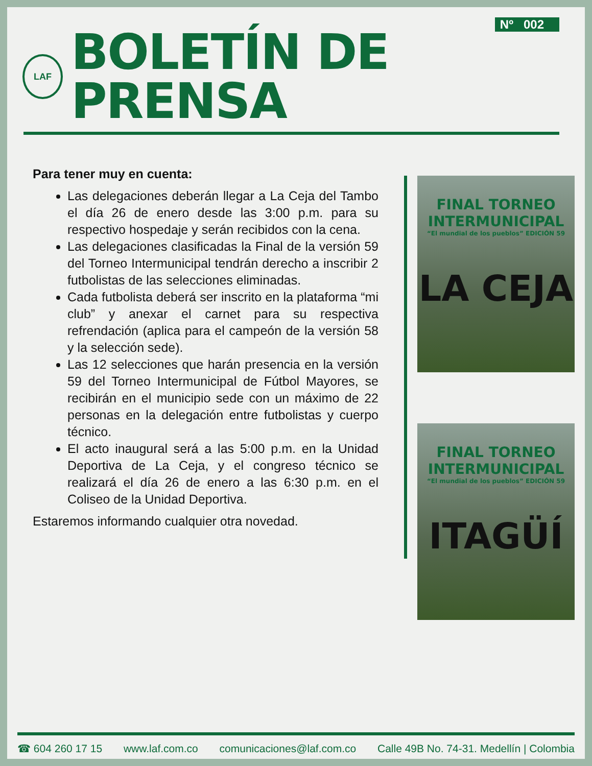Nº 002
LAF
BOLETÍN DE PRENSA
Para tener muy en cuenta:
Las delegaciones deberán llegar a La Ceja del Tambo el día 26 de enero desde las 3:00 p.m. para su respectivo hospedaje y serán recibidos con la cena.
Las delegaciones clasificadas la Final de la versión 59 del Torneo Intermunicipal tendrán derecho a inscribir 2 futbolistas de las selecciones eliminadas.
Cada futbolista deberá ser inscrito en la plataforma “mi club” y anexar el carnet para su respectiva refrendación (aplica para el campeón de la versión 58 y la selección sede).
Las 12 selecciones que harán presencia en la versión 59 del Torneo Intermunicipal de Fútbol Mayores, se recibirán en el municipio sede con un máximo de 22 personas en la delegación entre futbolistas y cuerpo técnico.
El acto inaugural será a las 5:00 p.m. en la Unidad Deportiva de La Ceja, y el congreso técnico se realizará el día 26 de enero a las 6:30 p.m. en el Coliseo de la Unidad Deportiva.
Estaremos informando cualquier otra novedad.
FINAL TORNEO
INTERMUNICIPAL
“El mundial de los pueblos” EDICIÓN 59
LA CEJA
FINAL TORNEO
INTERMUNICIPAL
“El mundial de los pueblos” EDICIÓN 59
ITAGÜÍ
☎ 604 260 17 15 www.laf.com.co comunicaciones@laf.com.co Calle 49B No. 74-31. Medellín | Colombia